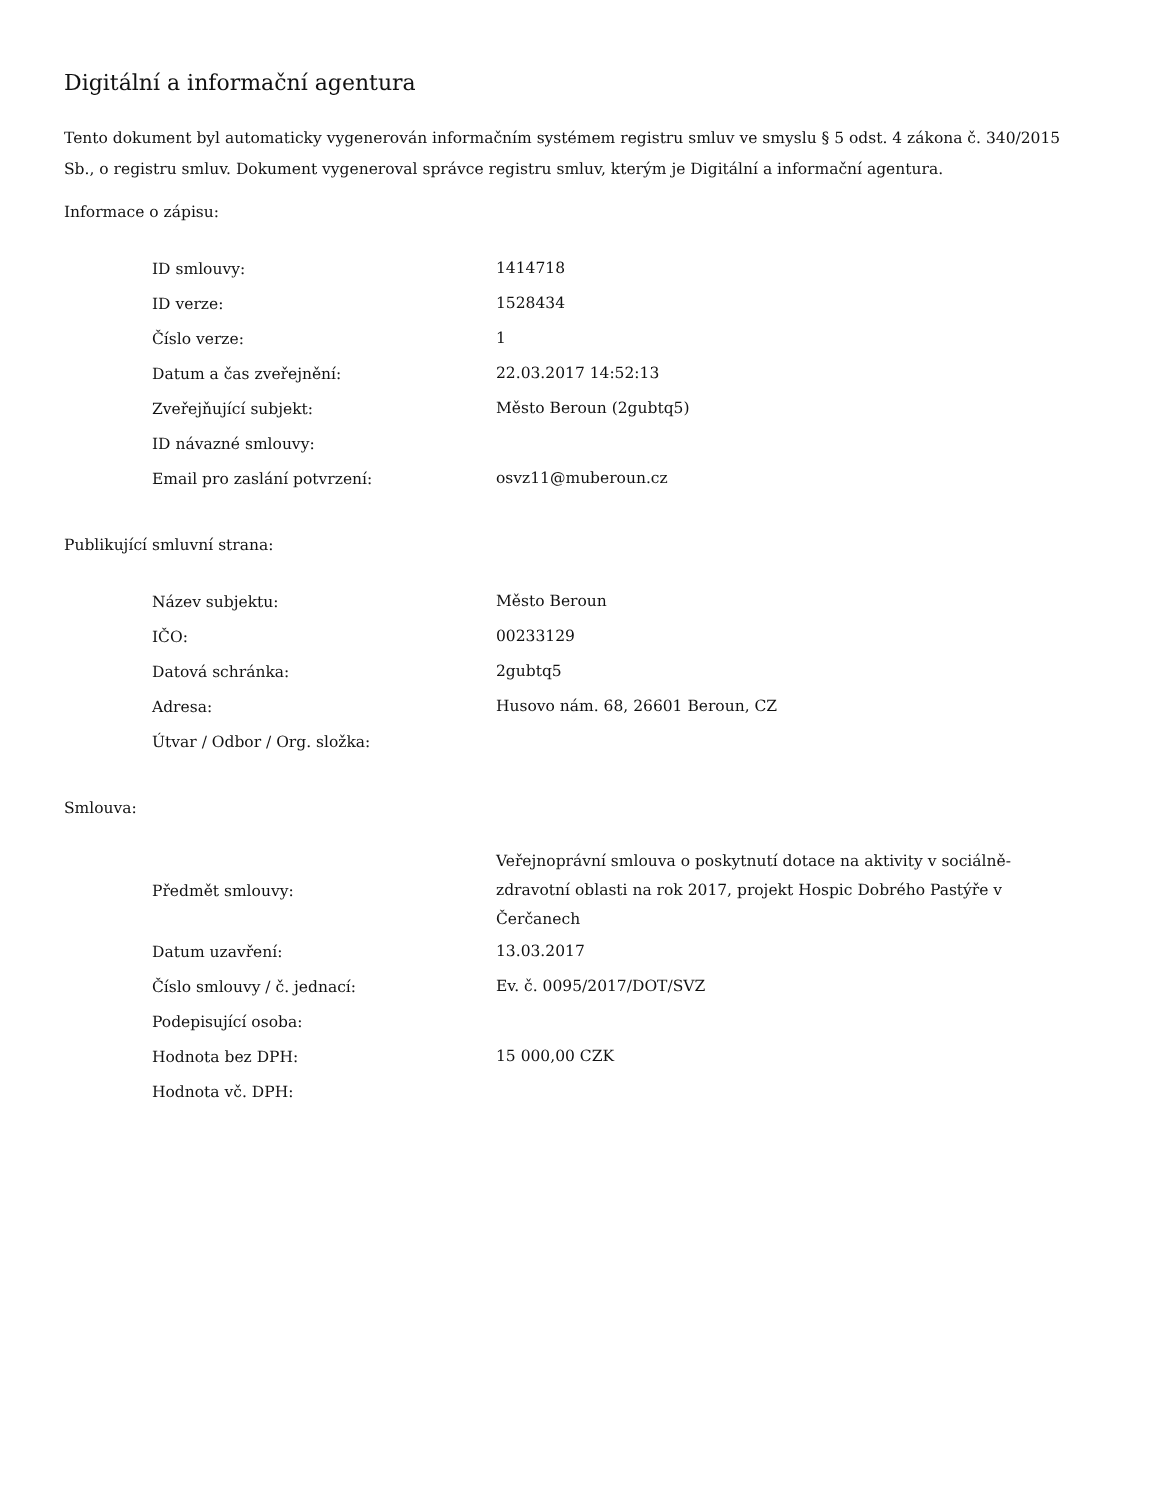Digitální a informační agentura
Tento dokument byl automaticky vygenerován informačním systémem registru smluv ve smyslu § 5 odst. 4 zákona č. 340/2015 Sb., o registru smluv. Dokument vygeneroval správce registru smluv, kterým je Digitální a informační agentura.
Informace o zápisu:
| ID smlouvy: | 1414718 |
| ID verze: | 1528434 |
| Číslo verze: | 1 |
| Datum a čas zveřejnění: | 22.03.2017 14:52:13 |
| Zveřejňující subjekt: | Město Beroun (2gubtq5) |
| ID návazné smlouvy: | |
| Email pro zaslání potvrzení: | osvz11@muberoun.cz |
Publikující smluvní strana:
| Název subjektu: | Město Beroun |
| IČO: | 00233129 |
| Datová schránka: | 2gubtq5 |
| Adresa: | Husovo nám. 68, 26601 Beroun, CZ |
| Útvar / Odbor / Org. složka: | |
Smlouva:
| Předmět smlouvy: | Veřejnoprávní smlouva o poskytnutí dotace na aktivity v sociálně-zdravotní oblasti na rok 2017, projekt Hospic Dobrého Pastýře v Čerčanech |
| Datum uzavření: | 13.03.2017 |
| Číslo smlouvy / č. jednací: | Ev. č. 0095/2017/DOT/SVZ |
| Podepisující osoba: | |
| Hodnota bez DPH: | 15 000,00 CZK |
| Hodnota vč. DPH: | |